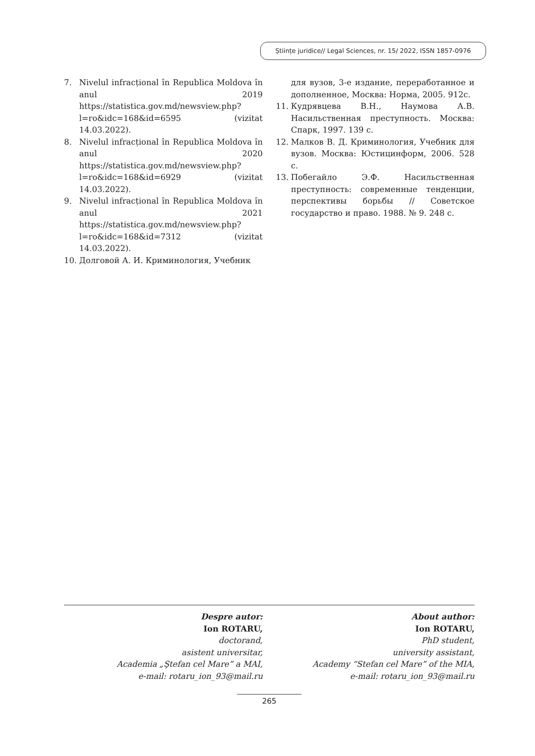Științe juridice// Legal Sciences, nr. 15/ 2022, ISSN 1857-0976
7. Nivelul infracțional în Republica Moldova în anul 2019 https://statistica.gov.md/newsview.php?l=ro&idc=168&id=6595 (vizitat 14.03.2022).
8. Nivelul infracțional în Republica Moldova în anul 2020 https://statistica.gov.md/newsview.php?l=ro&idc=168&id=6929 (vizitat 14.03.2022).
9. Nivelul infracțional în Republica Moldova în anul 2021 https://statistica.gov.md/newsview.php?l=ro&idc=168&id=7312 (vizitat 14.03.2022).
10. Долговой А. И. Криминология, Учебник
для вузов, 3-е издание, переработанное и дополненное, Москва: Норма, 2005. 912с.
11. Кудрявцева В.Н., Наумова А.В. Насильственная преступность. Москва: Спарк, 1997. 139 с.
12. Малков В. Д. Криминология, Учебник для вузов. Москва: Юстицинформ, 2006. 528 с.
13. Побегайло Э.Ф. Насильственная преступность: современные тенденции, перспективы борьбы // Советское государство и право. 1988. № 9. 248 с.
Despre autor:
Ion ROTARU,
doctorand,
asistent universitar,
Academia „Ştefan cel Mare” a MAI,
e-mail: rotaru_ion_93@mail.ru
About author:
Ion ROTARU,
PhD student,
university assistant,
Academy “Stefan cel Mare” of the MIA,
e-mail: rotaru_ion_93@mail.ru
265